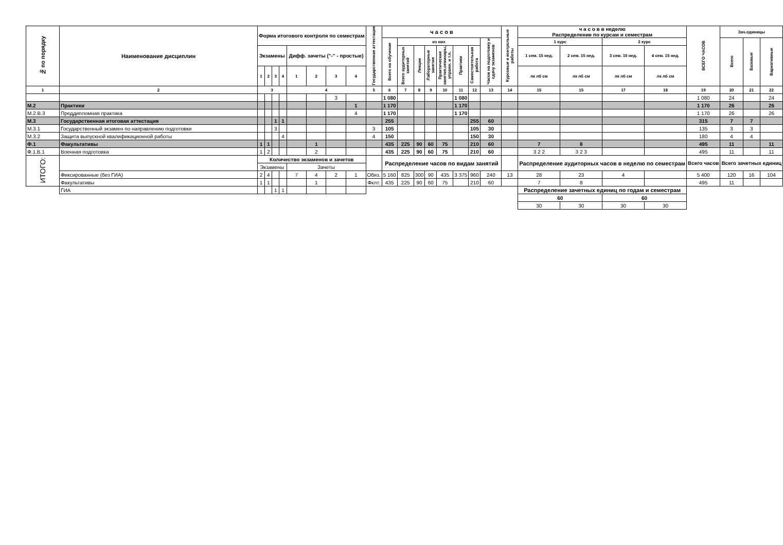| № по порядку | Наименование дисциплин | Форма итогового контроля по семестрам | | | | | | | | Государственная аттестация | ч а с о в | | | | | | | | Курсовые и контрольные работы | ч а с о в в неделю Распределение по курсам и семестрам | | | | ВСЕГО ЧАСОВ | Зач.единицы | | |
| --- | --- | --- | --- | --- | --- | --- | --- | --- | --- | --- | --- | --- | --- | --- | --- | --- | --- | --- | --- | --- | --- | --- | --- | --- | --- | --- | --- |
| | | | | | | | | | | | Всего на обучение | из них | | | | | | Часов на подготовку и сдачу экзаменов | | 1 курс | | 2 курс | | | Всего | Базовые | Вариативные |
| | | Экзамены | | | | Дифф. зачеты ("-" - простые) | | | | | | Всего аудиторных занятий | Лекции | Лабораторные занятия | Практические занятия,семинары, упражн. и т.п. | Практики | Самостоятельная работа | | | 1 сем. 15 нед. | 2 сем. 15 нед. | 3 сем. 15 нед. | 4 сем. 15 нед. | | | | |
| | | 1 | 2 | 3 | 4 | 1 | 2 | 3 | 4 | | | | | | | | | | | лк лб см | лк лб см | лк лб см | лк лб см | | | | |
| 1 | 2 | 3 | | | | 4 | | | | 5 | 6 | 7 | 8 | 9 | 10 | 11 | 12 | 13 | 14 | 15 | 15 | 17 | 18 | 19 | 20 | 21 | 22 |
| | | | | | | | | 3 | | | 1 080 | | | | | 1 080 | | | | | | | | 1 080 | 24 | | 24 |
| М.2 | Практики | | | | | | | | 1 | | 1 170 | | | | | 1 170 | | | | | | | | 1 170 | 26 | | 26 |
| М.2.В.3 | Преддипломная практика | | | | | | | | 4 | | 1 170 | | | | | 1 170 | | | | | | | | 1 170 | 26 | | 26 |
| М.3 | Государственная итоговая аттестация | | | 1 | 1 | | | | | | 255 | | | | | | 255 | 60 | | | | | | 315 | 7 | 7 | |
| М.3.1 | Государственный экзамен по направлению подготовки | | | 3 | | | | | | 3 | 105 | | | | | | 105 | 30 | | | | | | 135 | 3 | 3 | |
| М.3.2 | Защита выпускной квалификационной работы | | | | 4 | | | | | 4 | 150 | | | | | | 150 | 30 | | | | | | 180 | 4 | 4 | |
| Ф.1 | Факультативы | 1 | 1 | | | | 1 | | | | 435 | 225 | 90 | 60 | 75 | | 210 | 60 | | 7 | 8 | | | 495 | 11 | | 11 |
| Ф.1.В.1 | Военная подготовка | 1 | 2 | | | | 2 | | | | 435 | 225 | 90 | 60 | 75 | | 210 | 60 | | 3 2 2 | 3 2 3 | | | 495 | 11 | | 11 |
| ИТОГО: | | Количество экзаменов и зачетов | | | | | | | | | Распределение часов по видам занятий | | | | | | | | | Распределение аудиторных часов в неделю по семестрам | | | | Всего часов | Всего зачетных единиц | | |
| | | Экзамены | | | | Зачеты | | | | | | | | | | | | | | | | | | | | | |
| | Фиксированные (без ГИА) | 2 | 4 | | | 7 | 4 | 2 | 1 | Обяз. | 5 160 | 825 | 300 | 90 | 435 | 3 375 | 960 | 240 | 13 | 28 | 23 | 4 | | 5 400 | 120 | 16 | 104 |
| | Факультативы | 1 | 1 | | | | 1 | | | Фклт. | 435 | 225 | 90 | 60 | 75 | | 210 | 60 | | 7 | 8 | | | 495 | 11 | | |
| | ГИА | | | 1 | 1 | | | | | | | | | | | | | | | Распределение зачетных единиц по годам и семестрам | | | | | | | |
| | | | | | | | | | | | | | | | | | | | | 60 | | 60 | | | | | |
| | | | | | | | | | | | | | | | | | | | | 30 | 30 | 30 | 30 | | | | |